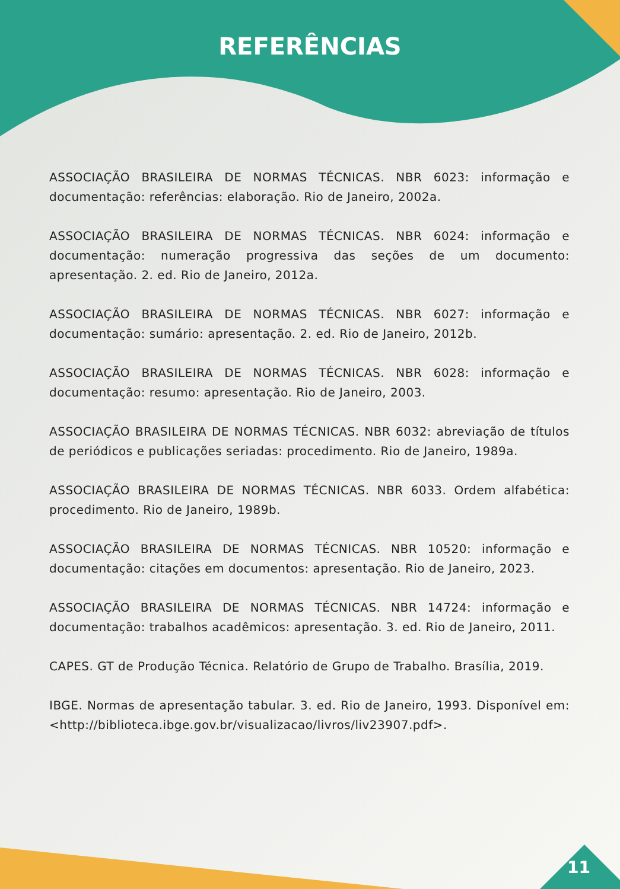REFERÊNCIAS
ASSOCIAÇÃO BRASILEIRA DE NORMAS TÉCNICAS. NBR 6023: informação e documentação: referências: elaboração. Rio de Janeiro, 2002a.
ASSOCIAÇÃO BRASILEIRA DE NORMAS TÉCNICAS. NBR 6024: informação e documentação: numeração progressiva das seções de um documento: apresentação. 2. ed. Rio de Janeiro, 2012a.
ASSOCIAÇÃO BRASILEIRA DE NORMAS TÉCNICAS. NBR 6027: informação e documentação: sumário: apresentação. 2. ed. Rio de Janeiro, 2012b.
ASSOCIAÇÃO BRASILEIRA DE NORMAS TÉCNICAS. NBR 6028: informação e documentação: resumo: apresentação. Rio de Janeiro, 2003.
ASSOCIAÇÃO BRASILEIRA DE NORMAS TÉCNICAS. NBR 6032: abreviação de títulos de periódicos e publicações seriadas: procedimento. Rio de Janeiro, 1989a.
ASSOCIAÇÃO BRASILEIRA DE NORMAS TÉCNICAS. NBR 6033. Ordem alfabética: procedimento. Rio de Janeiro, 1989b.
ASSOCIAÇÃO BRASILEIRA DE NORMAS TÉCNICAS. NBR 10520: informação e documentação: citações em documentos: apresentação. Rio de Janeiro, 2023.
ASSOCIAÇÃO BRASILEIRA DE NORMAS TÉCNICAS. NBR 14724: informação e documentação: trabalhos acadêmicos: apresentação. 3. ed. Rio de Janeiro, 2011.
CAPES. GT de Produção Técnica. Relatório de Grupo de Trabalho. Brasília, 2019.
IBGE. Normas de apresentação tabular. 3. ed. Rio de Janeiro, 1993. Disponível em: <http://biblioteca.ibge.gov.br/visualizacao/livros/liv23907.pdf>.
11